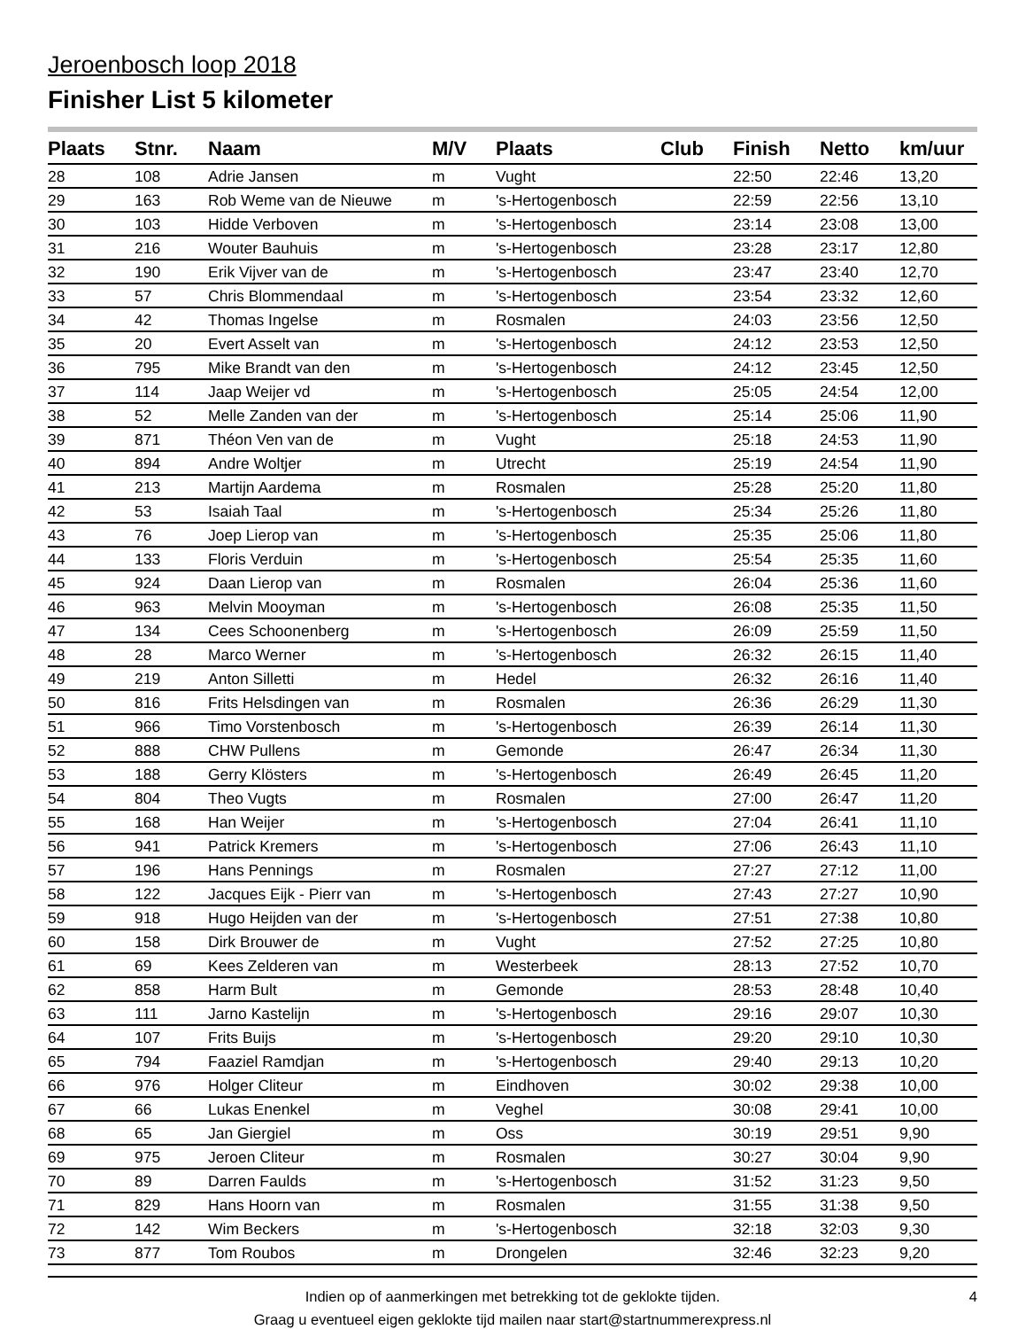Jeroenbosch loop 2018
Finisher List 5 kilometer
| Plaats | Stnr. | Naam | M/V | Plaats | Club | Finish | Netto | km/uur |
| --- | --- | --- | --- | --- | --- | --- | --- | --- |
| 28 | 108 | Adrie Jansen | m | Vught | | 22:50 | 22:46 | 13,20 |
| 29 | 163 | Rob Weme van de Nieuwe | m | 's-Hertogenbosch | | 22:59 | 22:56 | 13,10 |
| 30 | 103 | Hidde Verboven | m | 's-Hertogenbosch | | 23:14 | 23:08 | 13,00 |
| 31 | 216 | Wouter Bauhuis | m | 's-Hertogenbosch | | 23:28 | 23:17 | 12,80 |
| 32 | 190 | Erik Vijver van de | m | 's-Hertogenbosch | | 23:47 | 23:40 | 12,70 |
| 33 | 57 | Chris Blommendaal | m | 's-Hertogenbosch | | 23:54 | 23:32 | 12,60 |
| 34 | 42 | Thomas Ingelse | m | Rosmalen | | 24:03 | 23:56 | 12,50 |
| 35 | 20 | Evert Asselt van | m | 's-Hertogenbosch | | 24:12 | 23:53 | 12,50 |
| 36 | 795 | Mike Brandt van den | m | 's-Hertogenbosch | | 24:12 | 23:45 | 12,50 |
| 37 | 114 | Jaap Weijer vd | m | 's-Hertogenbosch | | 25:05 | 24:54 | 12,00 |
| 38 | 52 | Melle Zanden van der | m | 's-Hertogenbosch | | 25:14 | 25:06 | 11,90 |
| 39 | 871 | Théon Ven van de | m | Vught | | 25:18 | 24:53 | 11,90 |
| 40 | 894 | Andre Woltjer | m | Utrecht | | 25:19 | 24:54 | 11,90 |
| 41 | 213 | Martijn Aardema | m | Rosmalen | | 25:28 | 25:20 | 11,80 |
| 42 | 53 | Isaiah Taal | m | 's-Hertogenbosch | | 25:34 | 25:26 | 11,80 |
| 43 | 76 | Joep Lierop van | m | 's-Hertogenbosch | | 25:35 | 25:06 | 11,80 |
| 44 | 133 | Floris Verduin | m | 's-Hertogenbosch | | 25:54 | 25:35 | 11,60 |
| 45 | 924 | Daan Lierop van | m | Rosmalen | | 26:04 | 25:36 | 11,60 |
| 46 | 963 | Melvin Mooyman | m | 's-Hertogenbosch | | 26:08 | 25:35 | 11,50 |
| 47 | 134 | Cees Schoonenberg | m | 's-Hertogenbosch | | 26:09 | 25:59 | 11,50 |
| 48 | 28 | Marco Werner | m | 's-Hertogenbosch | | 26:32 | 26:15 | 11,40 |
| 49 | 219 | Anton Silletti | m | Hedel | | 26:32 | 26:16 | 11,40 |
| 50 | 816 | Frits Helsdingen van | m | Rosmalen | | 26:36 | 26:29 | 11,30 |
| 51 | 966 | Timo Vorstenbosch | m | 's-Hertogenbosch | | 26:39 | 26:14 | 11,30 |
| 52 | 888 | CHW Pullens | m | Gemonde | | 26:47 | 26:34 | 11,30 |
| 53 | 188 | Gerry Klösters | m | 's-Hertogenbosch | | 26:49 | 26:45 | 11,20 |
| 54 | 804 | Theo Vugts | m | Rosmalen | | 27:00 | 26:47 | 11,20 |
| 55 | 168 | Han Weijer | m | 's-Hertogenbosch | | 27:04 | 26:41 | 11,10 |
| 56 | 941 | Patrick Kremers | m | 's-Hertogenbosch | | 27:06 | 26:43 | 11,10 |
| 57 | 196 | Hans Pennings | m | Rosmalen | | 27:27 | 27:12 | 11,00 |
| 58 | 122 | Jacques Eijk - Pierr van | m | 's-Hertogenbosch | | 27:43 | 27:27 | 10,90 |
| 59 | 918 | Hugo Heijden van der | m | 's-Hertogenbosch | | 27:51 | 27:38 | 10,80 |
| 60 | 158 | Dirk Brouwer de | m | Vught | | 27:52 | 27:25 | 10,80 |
| 61 | 69 | Kees Zelderen van | m | Westerbeek | | 28:13 | 27:52 | 10,70 |
| 62 | 858 | Harm Bult | m | Gemonde | | 28:53 | 28:48 | 10,40 |
| 63 | 111 | Jarno Kastelijn | m | 's-Hertogenbosch | | 29:16 | 29:07 | 10,30 |
| 64 | 107 | Frits Buijs | m | 's-Hertogenbosch | | 29:20 | 29:10 | 10,30 |
| 65 | 794 | Faaziel Ramdjan | m | 's-Hertogenbosch | | 29:40 | 29:13 | 10,20 |
| 66 | 976 | Holger Cliteur | m | Eindhoven | | 30:02 | 29:38 | 10,00 |
| 67 | 66 | Lukas Enenkel | m | Veghel | | 30:08 | 29:41 | 10,00 |
| 68 | 65 | Jan Giergiel | m | Oss | | 30:19 | 29:51 | 9,90 |
| 69 | 975 | Jeroen Cliteur | m | Rosmalen | | 30:27 | 30:04 | 9,90 |
| 70 | 89 | Darren Faulds | m | 's-Hertogenbosch | | 31:52 | 31:23 | 9,50 |
| 71 | 829 | Hans Hoorn van | m | Rosmalen | | 31:55 | 31:38 | 9,50 |
| 72 | 142 | Wim Beckers | m | 's-Hertogenbosch | | 32:18 | 32:03 | 9,30 |
| 73 | 877 | Tom Roubos | m | Drongelen | | 32:46 | 32:23 | 9,20 |
4
Indien op of aanmerkingen met betrekking tot de geklokte tijden.
Graag u eventueel eigen geklokte tijd mailen naar start@startnummerexpress.nl